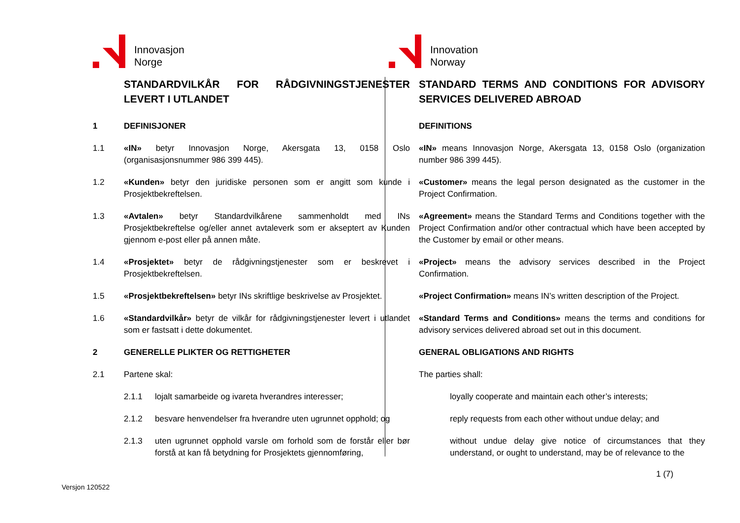Innovasjon
Norge
Innovation
Norway
STANDARDVILKÅR FOR RÅDGIVNINGSTJENESTER LEVERT I UTLANDET
1 DEFINISJONER
1.1 «IN» betyr Innovasjon Norge, Akersgata 13, 0158 Oslo (organisasjonsnummer 986 399 445).
1.2 «Kunden» betyr den juridiske personen som er angitt som kunde i Prosjektbekreftelsen.
1.3 «Avtalen» betyr Standardvilkårene sammenholdt med INs Prosjektbekreftelse og/eller annet avtaleverk som er akseptert av Kunden gjennom e-post eller på annen måte.
1.4 «Prosjektet» betyr de rådgivningstjenester som er beskrevet i Prosjektbekreftelsen.
1.5 «Prosjektbekreftelsen» betyr INs skriftlige beskrivelse av Prosjektet.
1.6 «Standardvilkår» betyr de vilkår for rådgivningstjenester levert i utlandet som er fastsatt i dette dokumentet.
2 GENERELLE PLIKTER OG RETTIGHETER
2.1 Partene skal:
2.1.1 lojalt samarbeide og ivareta hverandres interesser;
2.1.2 besvare henvendelser fra hverandre uten ugrunnet opphold; og
2.1.3 uten ugrunnet opphold varsle om forhold som de forstår eller bør forstå at kan få betydning for Prosjektets gjennomføring,
STANDARD TERMS AND CONDITIONS FOR ADVISORY SERVICES DELIVERED ABROAD
DEFINITIONS
«IN» means Innovasjon Norge, Akersgata 13, 0158 Oslo (organization number 986 399 445).
«Customer» means the legal person designated as the customer in the Project Confirmation.
«Agreement» means the Standard Terms and Conditions together with the Project Confirmation and/or other contractual which have been accepted by the Customer by email or other means.
«Project» means the advisory services described in the Project Confirmation.
«Project Confirmation» means IN’s written description of the Project.
«Standard Terms and Conditions» means the terms and conditions for advisory services delivered abroad set out in this document.
GENERAL OBLIGATIONS AND RIGHTS
The parties shall:
loyally cooperate and maintain each other’s interests;
reply requests from each other without undue delay; and
without undue delay give notice of circumstances that they understand, or ought to understand, may be of relevance to the
1 (7)
Versjon 120522